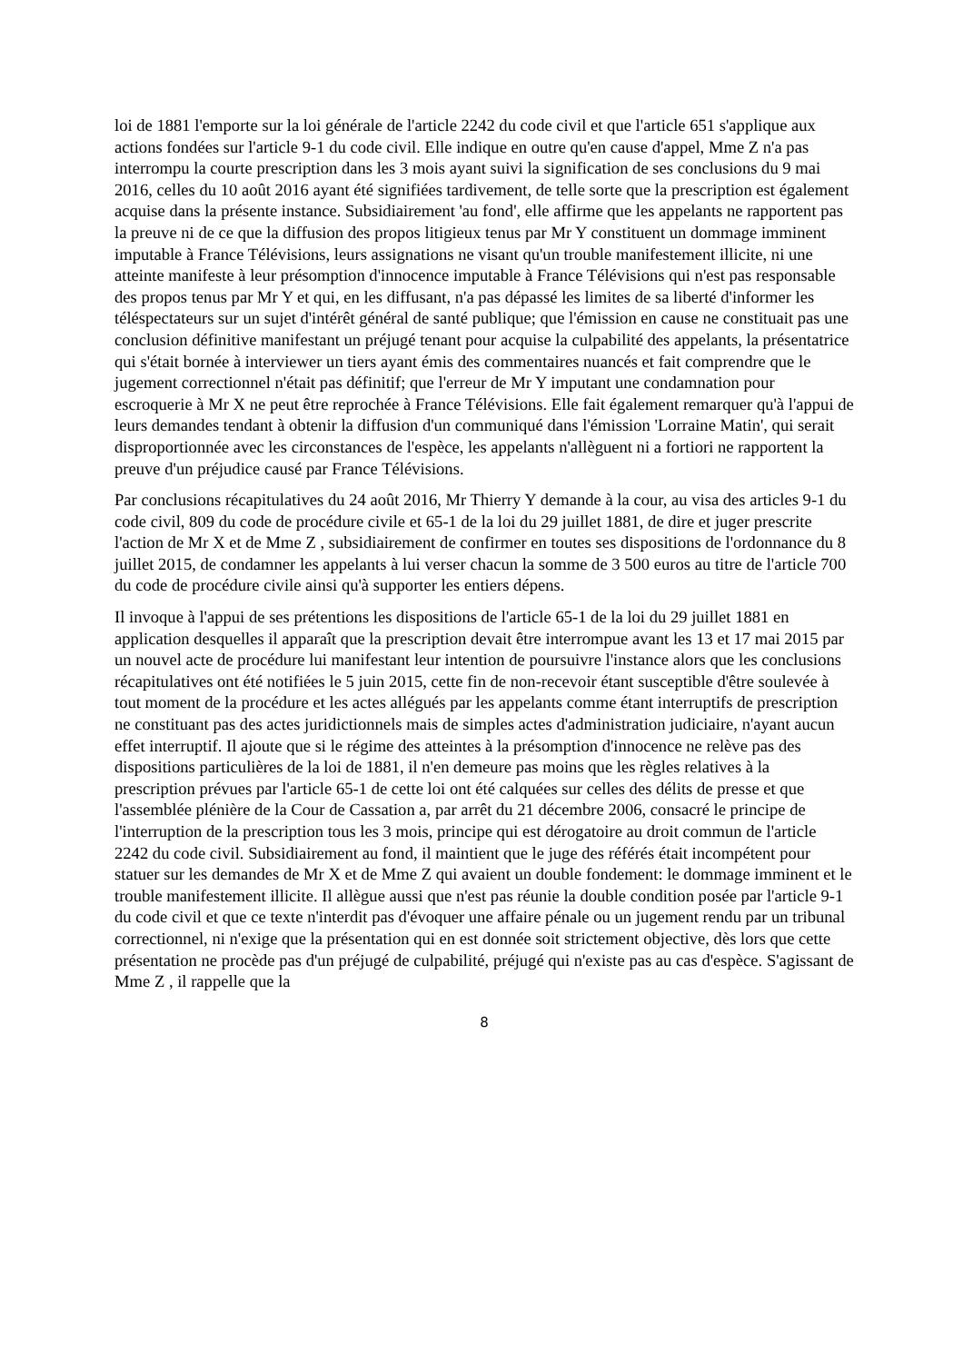loi de 1881 l'emporte sur la loi générale de l'article 2242 du code civil et que l'article 651 s'applique aux actions fondées sur l'article 9-1 du code civil. Elle indique en outre qu'en cause d'appel, Mme Z n'a pas interrompu la courte prescription dans les 3 mois ayant suivi la signification de ses conclusions du 9 mai 2016, celles du 10 août 2016 ayant été signifiées tardivement, de telle sorte que la prescription est également acquise dans la présente instance. Subsidiairement 'au fond', elle affirme que les appelants ne rapportent pas la preuve ni de ce que la diffusion des propos litigieux tenus par Mr Y constituent un dommage imminent imputable à France Télévisions, leurs assignations ne visant qu'un trouble manifestement illicite, ni une atteinte manifeste à leur présomption d'innocence imputable à France Télévisions qui n'est pas responsable des propos tenus par Mr Y et qui, en les diffusant, n'a pas dépassé les limites de sa liberté d'informer les téléspectateurs sur un sujet d'intérêt général de santé publique; que l'émission en cause ne constituait pas une conclusion définitive manifestant un préjugé tenant pour acquise la culpabilité des appelants, la présentatrice qui s'était bornée à interviewer un tiers ayant émis des commentaires nuancés et fait comprendre que le jugement correctionnel n'était pas définitif; que l'erreur de Mr Y imputant une condamnation pour escroquerie à Mr X ne peut être reprochée à France Télévisions. Elle fait également remarquer qu'à l'appui de leurs demandes tendant à obtenir la diffusion d'un communiqué dans l'émission 'Lorraine Matin', qui serait disproportionnée avec les circonstances de l'espèce, les appelants n'allèguent ni a fortiori ne rapportent la preuve d'un préjudice causé par France Télévisions.
Par conclusions récapitulatives du 24 août 2016, Mr Thierry Y demande à la cour, au visa des articles 9-1 du code civil, 809 du code de procédure civile et 65-1 de la loi du 29 juillet 1881, de dire et juger prescrite l'action de Mr X et de Mme Z , subsidiairement de confirmer en toutes ses dispositions de l'ordonnance du 8 juillet 2015, de condamner les appelants à lui verser chacun la somme de 3 500 euros au titre de l'article 700 du code de procédure civile ainsi qu'à supporter les entiers dépens.
Il invoque à l'appui de ses prétentions les dispositions de l'article 65-1 de la loi du 29 juillet 1881 en application desquelles il apparaît que la prescription devait être interrompue avant les 13 et 17 mai 2015 par un nouvel acte de procédure lui manifestant leur intention de poursuivre l'instance alors que les conclusions récapitulatives ont été notifiées le 5 juin 2015, cette fin de non-recevoir étant susceptible d'être soulevée à tout moment de la procédure et les actes allégués par les appelants comme étant interruptifs de prescription ne constituant pas des actes juridictionnels mais de simples actes d'administration judiciaire, n'ayant aucun effet interruptif. Il ajoute que si le régime des atteintes à la présomption d'innocence ne relève pas des dispositions particulières de la loi de 1881, il n'en demeure pas moins que les règles relatives à la prescription prévues par l'article 65-1 de cette loi ont été calquées sur celles des délits de presse et que l'assemblée plénière de la Cour de Cassation a, par arrêt du 21 décembre 2006, consacré le principe de l'interruption de la prescription tous les 3 mois, principe qui est dérogatoire au droit commun de l'article 2242 du code civil. Subsidiairement au fond, il maintient que le juge des référés était incompétent pour statuer sur les demandes de Mr X et de Mme Z qui avaient un double fondement: le dommage imminent et le trouble manifestement illicite. Il allègue aussi que n'est pas réunie la double condition posée par l'article 9-1 du code civil et que ce texte n'interdit pas d'évoquer une affaire pénale ou un jugement rendu par un tribunal correctionnel, ni n'exige que la présentation qui en est donnée soit strictement objective, dès lors que cette présentation ne procède pas d'un préjugé de culpabilité, préjugé qui n'existe pas au cas d'espèce. S'agissant de Mme Z , il rappelle que la
8